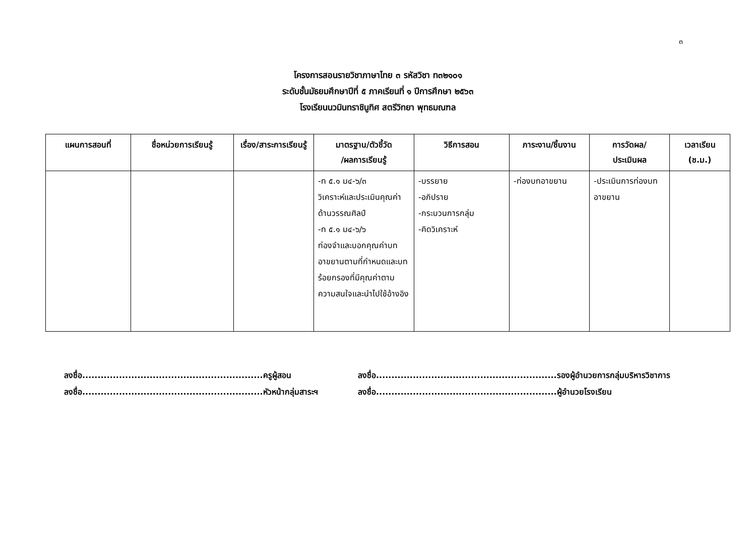๓
โครงการสอนรายวิชาภาษาไทย ๓ รหัสวิชา ท๓๒๑๐๑
ระดับชั้นมัธยมศึกษาปีที่ ๕ ภาคเรียนที่ ๑ ปีการศึกษา ๒๕๖๓
โรงเรียนนวมินทราชินูทิศ สตรีวิทยา พุทธมณฑล
| แผนการสอนที่ | ชื่อหน่วยการเรียนรู้ | เรื่อง/สาระการเรียนรู้ | มาตรฐาน/ตัวชี้วัด /ผลการเรียนรู้ | วิธีการสอน | ภาระงาน/ชิ้นงาน | การวัดผล/ ประเมินผล | เวลาเรียน (ช.ม.) |
| --- | --- | --- | --- | --- | --- | --- | --- |
| | | | -ท ๕.๑ ม๔-๖/๓ วิเคราะห์และประเมินคุณค่าด้านวรรณศิลป์ -ท ๕.๑ ม๔-๖/๖ ท่องจำและบอกคุณค่าบทอาขยานตามที่กำหนดและบทร้อยกรองที่มีคุณค่าตามความสนใจและนำไปใช้อ้างอิง | -บรรยาย -อภิปราย -กระบวนการกลุ่ม -คิดวิเคราะห์ | -ท่องบทอาขยาน | -ประเมินการท่องบทอาขยาน | |
ลงชื่อ...........................................................ครูผู้สอน
ลงชื่อ...........................................................หัวหน้ากลุ่มสาระฯ
ลงชื่อ...........................................................รองผู้อำนวยการกลุ่มบริหารวิชาการ
ลงชื่อ...........................................................ผู้อำนวยโรงเรียน